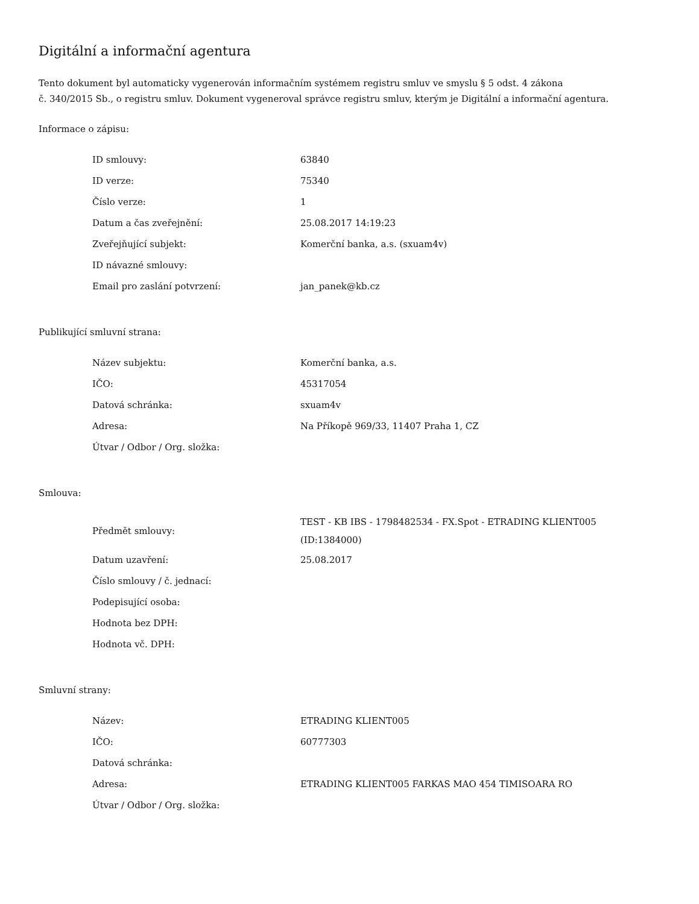Digitální a informační agentura
Tento dokument byl automaticky vygenerován informačním systémem registru smluv ve smyslu § 5 odst. 4 zákona
č. 340/2015 Sb., o registru smluv. Dokument vygeneroval správce registru smluv, kterým je Digitální a informační agentura.
Informace o zápisu:
| ID smlouvy: | 63840 |
| ID verze: | 75340 |
| Číslo verze: | 1 |
| Datum a čas zveřejnění: | 25.08.2017 14:19:23 |
| Zveřejňující subjekt: | Komerční banka, a.s. (sxuam4v) |
| ID návazné smlouvy: | |
| Email pro zaslání potvrzení: | jan_panek@kb.cz |
Publikující smluvní strana:
| Název subjektu: | Komerční banka, a.s. |
| IČO: | 45317054 |
| Datová schránka: | sxuam4v |
| Adresa: | Na Příkopě 969/33, 11407 Praha 1, CZ |
| Útvar / Odbor / Org. složka: | |
Smlouva:
| Předmět smlouvy: | TEST - KB IBS - 1798482534 - FX.Spot - ETRADING KLIENT005 (ID:1384000) |
| Datum uzavření: | 25.08.2017 |
| Číslo smlouvy / č. jednací: | |
| Podepisující osoba: | |
| Hodnota bez DPH: | |
| Hodnota vč. DPH: | |
Smluvní strany:
| Název: | ETRADING KLIENT005 |
| IČO: | 60777303 |
| Datová schránka: | |
| Adresa: | ETRADING KLIENT005 FARKAS MAO 454 TIMISOARA RO |
| Útvar / Odbor / Org. složka: | |